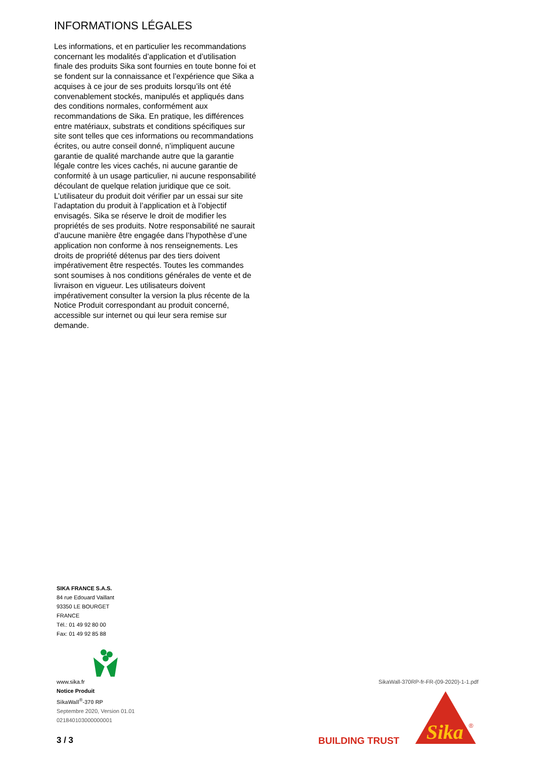INFORMATIONS LÉGALES
Les informations, et en particulier les recommandations concernant les modalités d’application et d’utilisation finale des produits Sika sont fournies en toute bonne foi et se fondent sur la connaissance et l’expérience que Sika a acquises à ce jour de ses produits lorsqu’ils ont été convenablement stockés, manipulés et appliqués dans des conditions normales, conformément aux recommandations de Sika. En pratique, les différences entre matériaux, substrats et conditions spécifiques sur site sont telles que ces informations ou recommandations écrites, ou autre conseil donné, n’impliquent aucune garantie de qualité marchande autre que la garantie légale contre les vices cachés, ni aucune garantie de conformité à un usage particulier, ni aucune responsabilité découlant de quelque relation juridique que ce soit. L’utilisateur du produit doit vérifier par un essai sur site l’adaptation du produit à l’application et à l’objectif envisagés. Sika se réserve le droit de modifier les propriétés de ses produits. Notre responsabilité ne saurait d’aucune manière être engagée dans l’hypothèse d’une application non conforme à nos renseignements. Les droits de propriété détenus par des tiers doivent impérativement être respectés. Toutes les commandes sont soumises à nos conditions générales de vente et de livraison en vigueur. Les utilisateurs doivent impérativement consulter la version la plus récente de la Notice Produit correspondant au produit concerné, accessible sur internet ou qui leur sera remise sur demande.
SIKA FRANCE S.A.S.
84 rue Edouard Vaillant
93350 LE BOURGET
FRANCE
Tél.: 01 49 92 80 00
Fax: 01 49 92 85 88
www.sika.fr
Notice Produit
SikaWall<sup>®</sup>-370 RP
Septembre 2020, Version 01.01
021840103000000001
3 / 3
SikaWall-370RP-fr-FR-(09-2020)-1-1.pdf
BUILDING TRUST
Sika
®